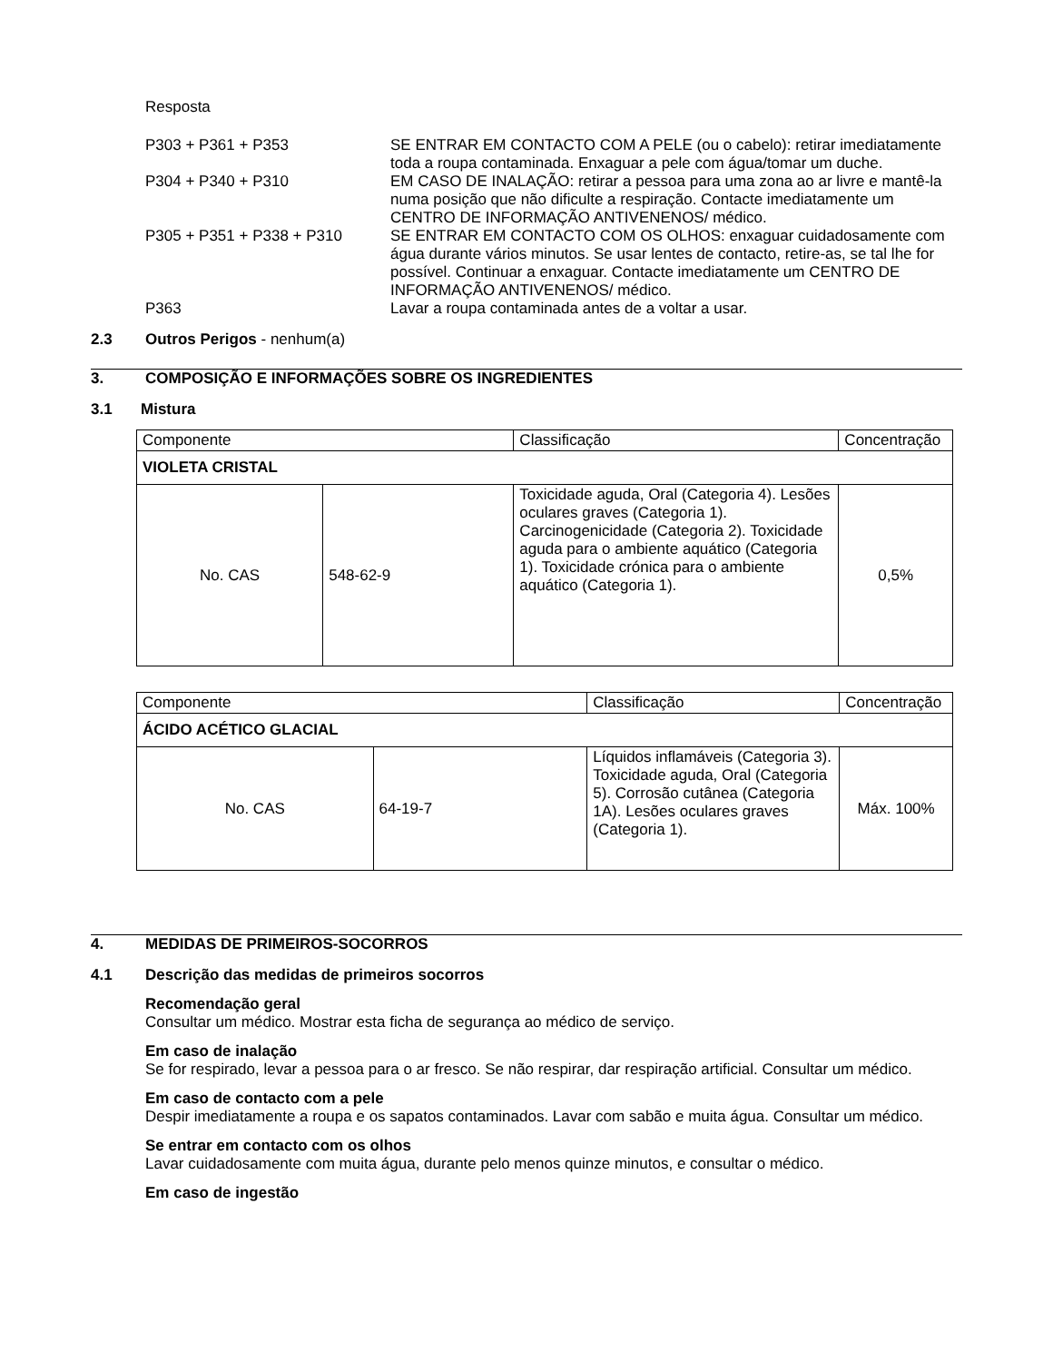Resposta
P303 + P361 + P353 SE ENTRAR EM CONTACTO COM A PELE (ou o cabelo): retirar imediatamente toda a roupa contaminada. Enxaguar a pele com água/tomar um duche.
P304 + P340 + P310 EM CASO DE INALAÇÃO: retirar a pessoa para uma zona ao ar livre e mantê-la numa posição que não dificulte a respiração. Contacte imediatamente um CENTRO DE INFORMAÇÃO ANTIVENENOS/ médico.
P305 + P351 + P338 + P310 SE ENTRAR EM CONTACTO COM OS OLHOS: enxaguar cuidadosamente com água durante vários minutos. Se usar lentes de contacto, retire-as, se tal lhe for possível. Continuar a enxaguar. Contacte imediatamente um CENTRO DE INFORMAÇÃO ANTIVENENOS/ médico.
P363 Lavar a roupa contaminada antes de a voltar a usar.
2.3 Outros Perigos - nenhum(a)
3. COMPOSIÇÃO E INFORMAÇÕES SOBRE OS INGREDIENTES
3.1 Mistura
| Componente | | Classificação | Concentração |
| VIOLETA CRISTAL | | | |
| No. CAS | 548-62-9 | Toxicidade aguda, Oral (Categoria 4). Lesões oculares graves (Categoria 1). Carcinogenicidade (Categoria 2). Toxicidade aguda para o ambiente aquático (Categoria 1). Toxicidade crónica para o ambiente aquático (Categoria 1). | 0,5% |
| Componente | | Classificação | Concentração |
| ÁCIDO ACÉTICO GLACIAL | | | |
| No. CAS | 64-19-7 | Líquidos inflamáveis (Categoria 3). Toxicidade aguda, Oral (Categoria 5). Corrosão cutânea (Categoria 1A). Lesões oculares graves (Categoria 1). | Máx. 100% |
4. MEDIDAS DE PRIMEIROS-SOCORROS
4.1 Descrição das medidas de primeiros socorros
Recomendação geral
Consultar um médico. Mostrar esta ficha de segurança ao médico de serviço.
Em caso de inalação
Se for respirado, levar a pessoa para o ar fresco. Se não respirar, dar respiração artificial. Consultar um médico.
Em caso de contacto com a pele
Despir imediatamente a roupa e os sapatos contaminados. Lavar com sabão e muita água. Consultar um médico.
Se entrar em contacto com os olhos
Lavar cuidadosamente com muita água, durante pelo menos quinze minutos, e consultar o médico.
Em caso de ingestão